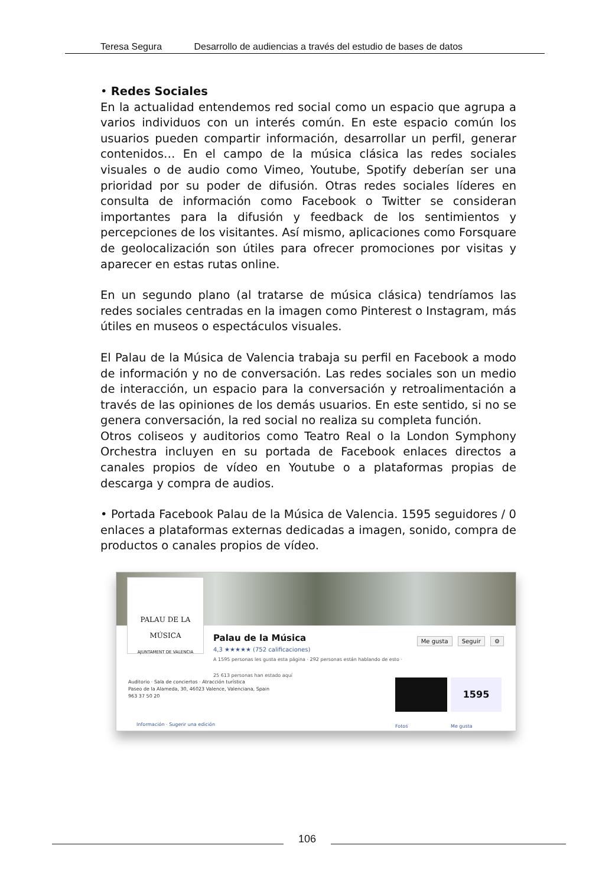Teresa Segura Desarrollo de audiencias a través del estudio de bases de datos
• Redes Sociales
En la actualidad entendemos red social como un espacio que agrupa a varios individuos con un interés común. En este espacio común los usuarios pueden compartir información, desarrollar un perfil, generar contenidos… En el campo de la música clásica las redes sociales visuales o de audio como Vimeo, Youtube, Spotify deberían ser una prioridad por su poder de difusión. Otras redes sociales líderes en consulta de información como Facebook o Twitter se consideran importantes para la difusión y feedback de los sentimientos y percepciones de los visitantes. Así mismo, aplicaciones como Forsquare de geolocalización son útiles para ofrecer promociones por visitas y aparecer en estas rutas online.
En un segundo plano (al tratarse de música clásica) tendríamos las redes sociales centradas en la imagen como Pinterest o Instagram, más útiles en museos o espectáculos visuales.
El Palau de la Música de Valencia trabaja su perfil en Facebook a modo de información y no de conversación. Las redes sociales son un medio de interacción, un espacio para la conversación y retroalimentación a través de las opiniones de los demás usuarios. En este sentido, si no se genera conversación, la red social no realiza su completa función.
Otros coliseos y auditorios como Teatro Real o la London Symphony Orchestra incluyen en su portada de Facebook enlaces directos a canales propios de vídeo en Youtube o a plataformas propias de descarga y compra de audios.
• Portada Facebook Palau de la Música de Valencia. 1595 seguidores / 0 enlaces a plataformas externas dedicadas a imagen, sonido, compra de productos o canales propios de vídeo.
PALAU DE LA MÚSICA
AJUNTAMENT DE VALENCIA
Palau de la Música
4,3 ★★★★★ (752 calificaciones)
A 1595 personas les gusta esta página · 292 personas están hablando de esto · 25 613 personas han estado aquí
Me gusta Seguir ⚙
Auditorio · Sala de conciertos · Atracción turística
Paseo de la Alameda, 30, 46023 Valence, Valenciana, Spain
963 37 50 20
Información · Sugerir una edición
1595
Fotos Me gusta
106